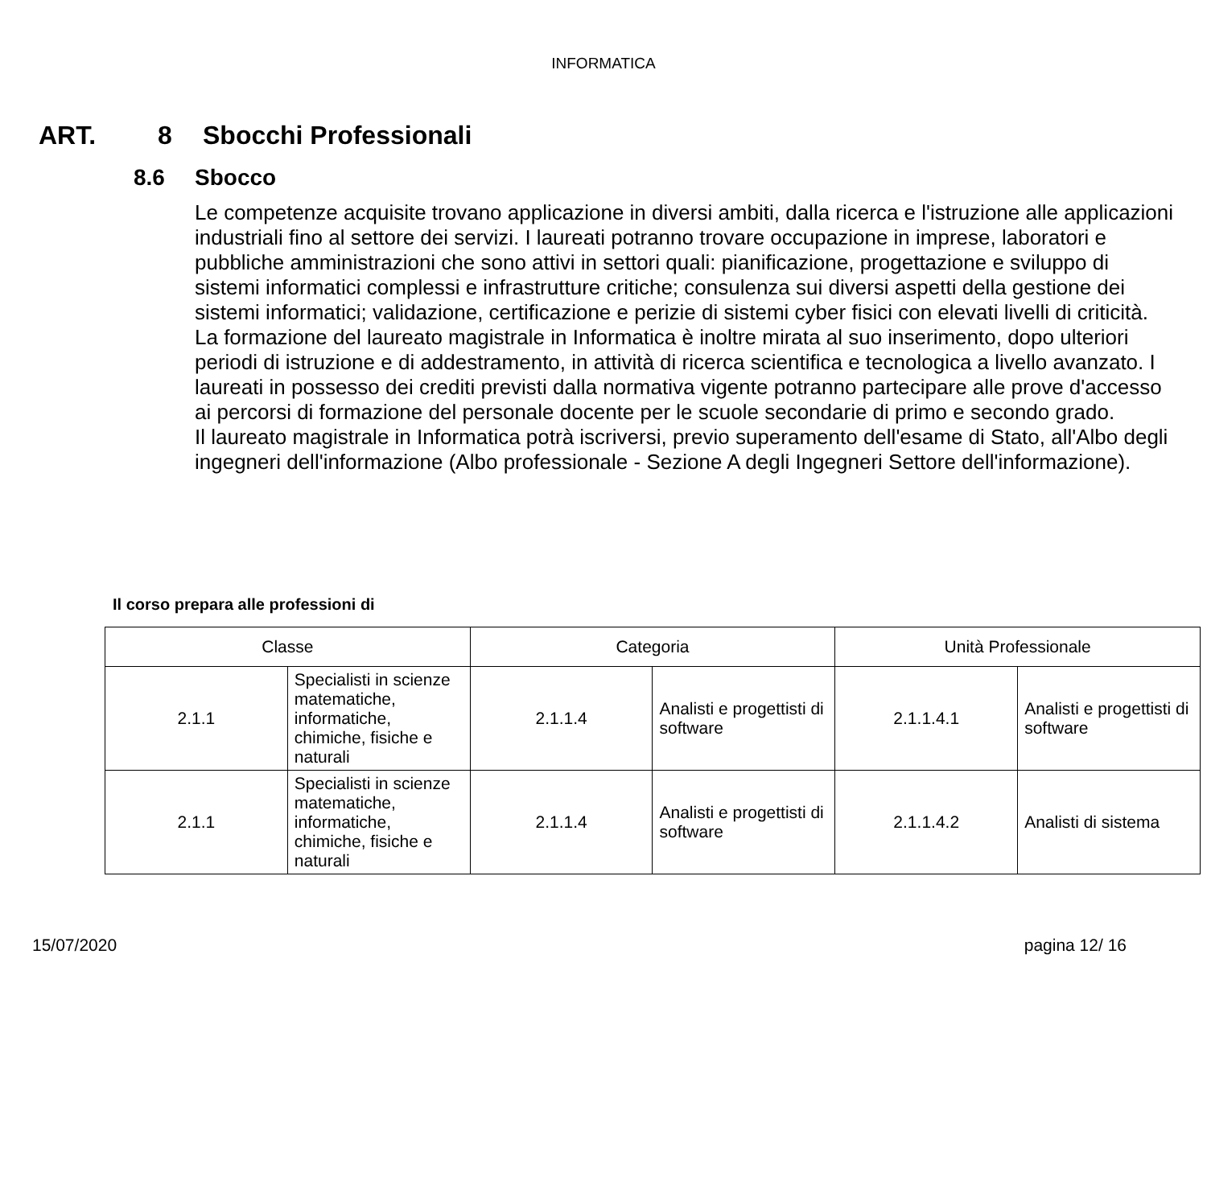INFORMATICA
ART. 8 Sbocchi Professionali
8.6 Sbocco
Le competenze acquisite trovano applicazione in diversi ambiti, dalla ricerca e l'istruzione alle applicazioni industriali fino al settore dei servizi. I laureati potranno trovare occupazione in imprese, laboratori e pubbliche amministrazioni che sono attivi in settori quali: pianificazione, progettazione e sviluppo di sistemi informatici complessi e infrastrutture critiche; consulenza sui diversi aspetti della gestione dei sistemi informatici; validazione, certificazione e perizie di sistemi cyber fisici con elevati livelli di criticità.
La formazione del laureato magistrale in Informatica è inoltre mirata al suo inserimento, dopo ulteriori periodi di istruzione e di addestramento, in attività di ricerca scientifica e tecnologica a livello avanzato. I laureati in possesso dei crediti previsti dalla normativa vigente potranno partecipare alle prove d'accesso ai percorsi di formazione del personale docente per le scuole secondarie di primo e secondo grado.
Il laureato magistrale in Informatica potrà iscriversi, previo superamento dell'esame di Stato, all'Albo degli ingegneri dell'informazione (Albo professionale - Sezione A degli Ingegneri Settore dell'informazione).
Il corso prepara alle professioni di
| Classe | | Categoria | | Unità Professionale | |
| --- | --- | --- | --- | --- | --- |
| 2.1.1 | Specialisti in scienze matematiche, informatiche, chimiche, fisiche e naturali | 2.1.1.4 | Analisti e progettisti di software | 2.1.1.4.1 | Analisti e progettisti di software |
| 2.1.1 | Specialisti in scienze matematiche, informatiche, chimiche, fisiche e naturali | 2.1.1.4 | Analisti e progettisti di software | 2.1.1.4.2 | Analisti di sistema |
15/07/2020 pagina 12/ 16